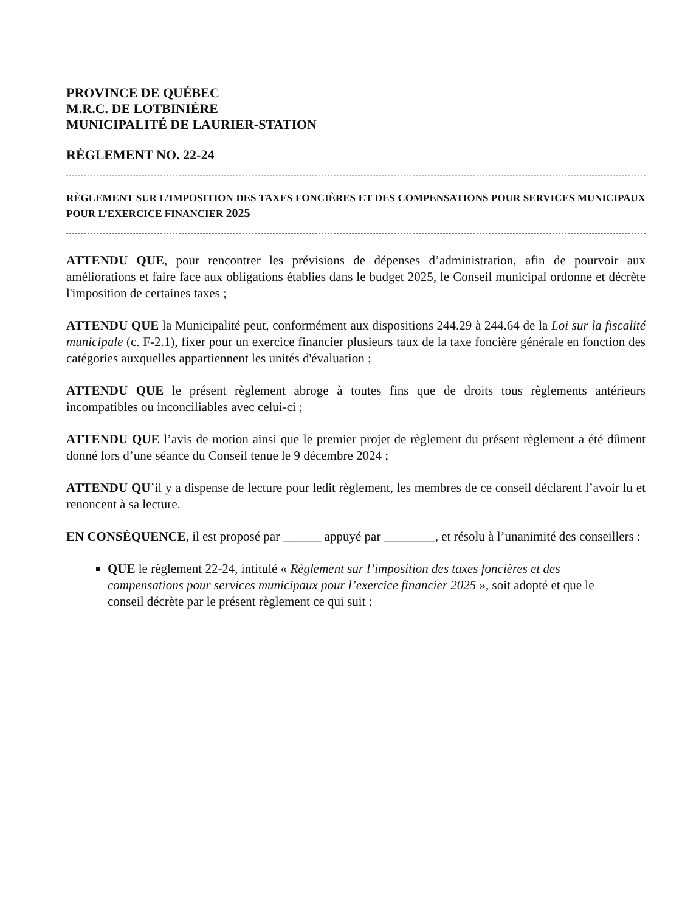PROVINCE DE QUÉBEC
M.R.C. DE LOTBINIÈRE
MUNICIPALITÉ DE LAURIER-STATION
RÈGLEMENT NO. 22-24
RÈGLEMENT SUR L’IMPOSITION DES TAXES FONCIÈRES ET DES COMPENSATIONS POUR SERVICES MUNICIPAUX POUR L’EXERCICE FINANCIER 2025
ATTENDU QUE, pour rencontrer les prévisions de dépenses d’administration, afin de pourvoir aux améliorations et faire face aux obligations établies dans le budget 2025, le Conseil municipal ordonne et décrète l'imposition de certaines taxes ;
ATTENDU QUE la Municipalité peut, conformément aux dispositions 244.29 à 244.64 de la Loi sur la fiscalité municipale (c. F-2.1), fixer pour un exercice financier plusieurs taux de la taxe foncière générale en fonction des catégories auxquelles appartiennent les unités d'évaluation ;
ATTENDU QUE le présent règlement abroge à toutes fins que de droits tous règlements antérieurs incompatibles ou inconciliables avec celui-ci ;
ATTENDU QUE l’avis de motion ainsi que le premier projet de règlement du présent règlement a été dûment donné lors d’une séance du Conseil tenue le 9 décembre 2024 ;
ATTENDU QU’il y a dispense de lecture pour ledit règlement, les membres de ce conseil déclarent l’avoir lu et renoncent à sa lecture.
EN CONSÉQUENCE, il est proposé par ______ appuyé par ________, et résolu à l’unanimité des conseillers :
QUE le règlement 22-24, intitulé « Règlement sur l’imposition des taxes foncières et des compensations pour services municipaux pour l’exercice financier 2025 », soit adopté et que le conseil décrète par le présent règlement ce qui suit :